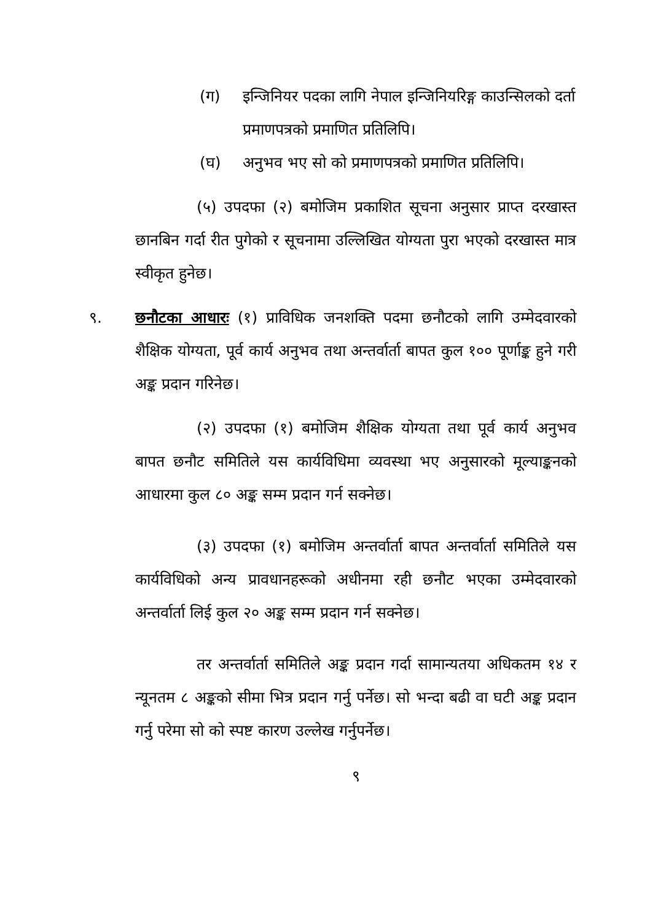(ग) इन्जिनियर पदका लागि नेपाल इन्जिनियरिङ्ग काउन्सिलको दर्ता प्रमाणपत्रको प्रमाणित प्रतिलिपि।
(घ) अनुभव भए सो को प्रमाणपत्रको प्रमाणित प्रतिलिपि।
(५) उपदफा (२) बमोजिम प्रकाशित सूचना अनुसार प्राप्त दरखास्त छानबिन गर्दा रीत पुगेको र सूचनामा उल्लिखित योग्यता पुरा भएको दरखास्त मात्र स्वीकृत हुनेछ।
९. छनौटका आधारः (१) प्राविधिक जनशक्ति पदमा छनौटको लागि उम्मेदवारको शैक्षिक योग्यता, पूर्व कार्य अनुभव तथा अन्तर्वार्ता बापत कुल १०० पूर्णाङ्क हुने गरी अङ्क प्रदान गरिनेछ।
(२) उपदफा (१) बमोजिम शैक्षिक योग्यता तथा पूर्व कार्य अनुभव बापत छनौट समितिले यस कार्यविधिमा व्यवस्था भए अनुसारको मूल्याङ्कनको आधारमा कुल ८० अङ्क सम्म प्रदान गर्न सक्नेछ।
(३) उपदफा (१) बमोजिम अन्तर्वार्ता बापत अन्तर्वार्ता समितिले यस कार्यविधिको अन्य प्रावधानहरूको अधीनमा रही छनौट भएका उम्मेदवारको अन्तर्वार्ता लिई कुल २० अङ्क सम्म प्रदान गर्न सक्नेछ।
तर अन्तर्वार्ता समितिले अङ्क प्रदान गर्दा सामान्यतया अधिकतम १४ र न्यूनतम ८ अङ्कको सीमा भित्र प्रदान गर्नु पर्नेछ। सो भन्दा बढी वा घटी अङ्क प्रदान गर्नु परेमा सो को स्पष्ट कारण उल्लेख गर्नुपर्नेछ।
९